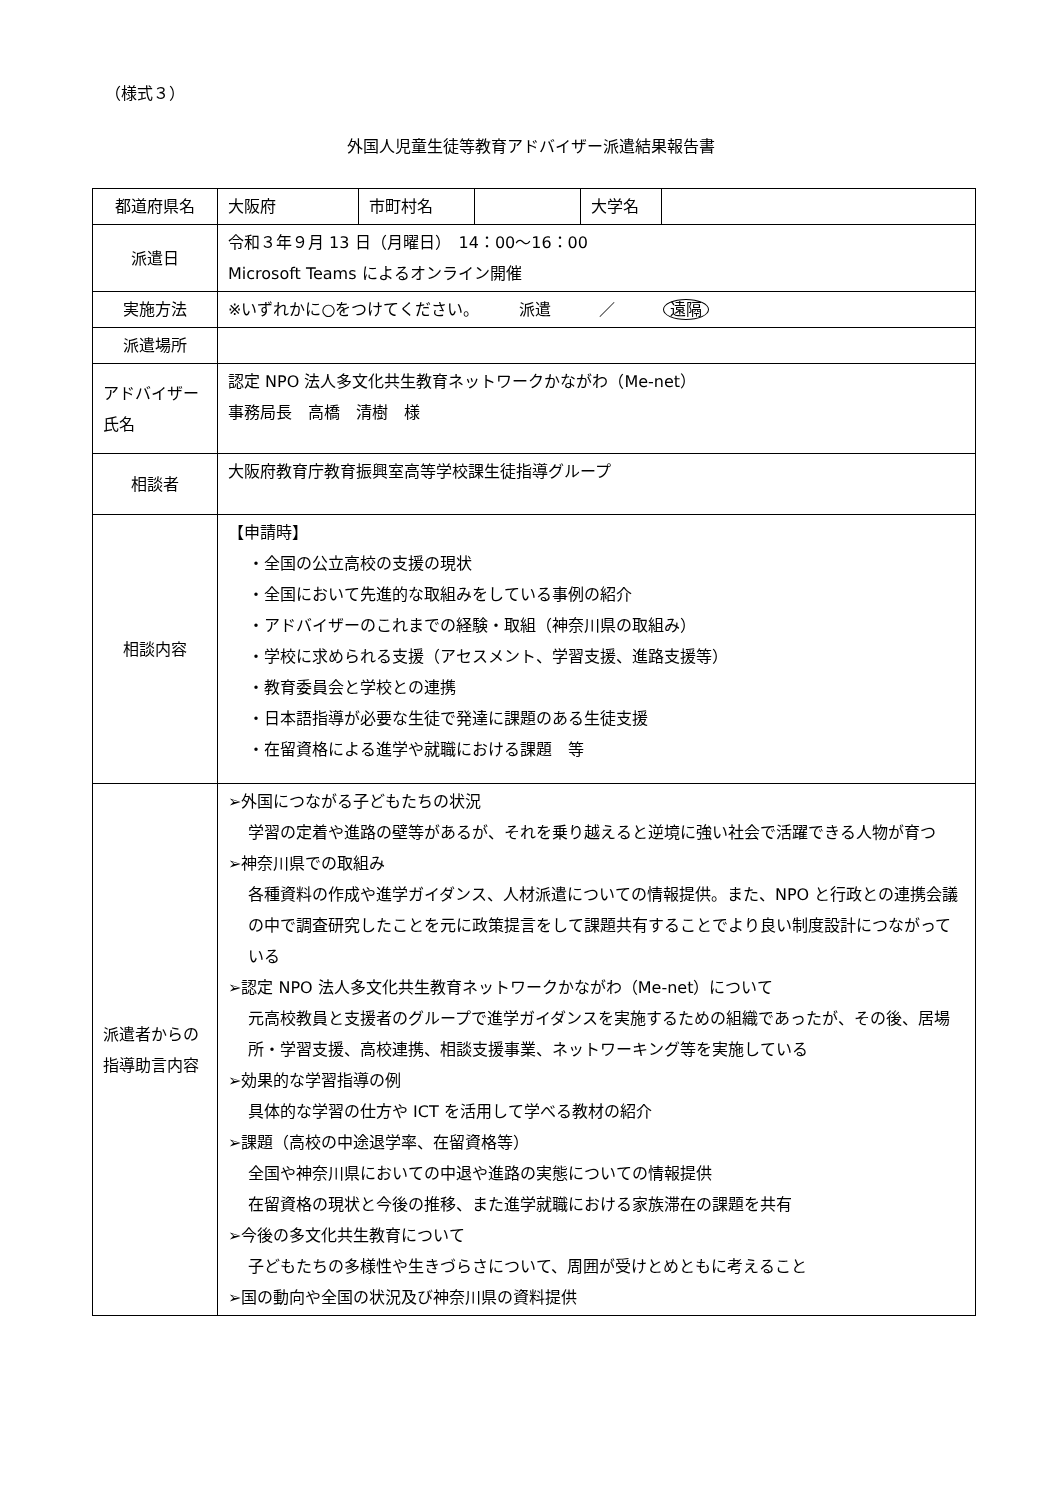（様式３）
外国人児童生徒等教育アドバイザー派遣結果報告書
| 都道府県名 | 大阪府 | 市町村名 | | 大学名 | |
| 派遣日 | 令和３年９月 13 日（月曜日） 14：00～16：00 Microsoft Teams によるオンライン開催 | | | | |
| 実施方法 | ※いずれかに○をつけてください。 派遣 ／ 遠隔 | | | | |
| 派遣場所 | | | | | |
| アドバイザー氏名 | 認定 NPO 法人多文化共生教育ネットワークかながわ（Me-net） 事務局長 高橋 清樹 様 | | | | |
| 相談者 | 大阪府教育庁教育振興室高等学校課生徒指導グループ | | | | |
| 相談内容 | 【申請時】 ・全国の公立高校の支援の現状 ・全国において先進的な取組みをしている事例の紹介 ・アドバイザーのこれまでの経験・取組（神奈川県の取組み） ・学校に求められる支援（アセスメント、学習支援、進路支援等） ・教育委員会と学校との連携 ・日本語指導が必要な生徒で発達に課題のある生徒支援 ・在留資格による進学や就職における課題 等 | | | | |
| 派遣者からの指導助言内容 | ➢外国につながる子どもたちの状況 学習の定着や進路の壁等があるが、それを乗り越えると逆境に強い社会で活躍できる人物が育つ ➢神奈川県での取組み 各種資料の作成や進学ガイダンス、人材派遣についての情報提供。また、NPO と行政との連携会議の中で調査研究したことを元に政策提言をして課題共有することでより良い制度設計につながっている ➢認定 NPO 法人多文化共生教育ネットワークかながわ（Me-net）について 元高校教員と支援者のグループで進学ガイダンスを実施するための組織であったが、その後、居場所・学習支援、高校連携、相談支援事業、ネットワーキング等を実施している ➢効果的な学習指導の例 具体的な学習の仕方や ICT を活用して学べる教材の紹介 ➢課題（高校の中途退学率、在留資格等） 全国や神奈川県においての中退や進路の実態についての情報提供 在留資格の現状と今後の推移、また進学就職における家族滞在の課題を共有 ➢今後の多文化共生教育について 子どもたちの多様性や生きづらさについて、周囲が受けとめともに考えること ➢国の動向や全国の状況及び神奈川県の資料提供 | | | | |